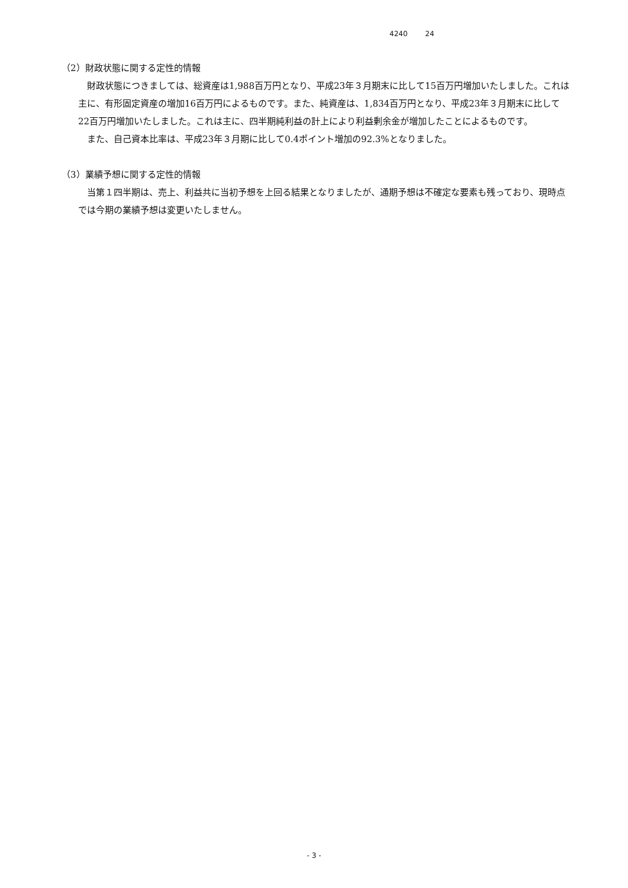4240 24
（2）財政状態に関する定性的情報
　財政状態につきましては、総資産は1,988百万円となり、平成23年３月期末に比して15百万円増加いたしました。これは主に、有形固定資産の増加16百万円によるものです。また、純資産は、1,834百万円となり、平成23年３月期末に比して22百万円増加いたしました。これは主に、四半期純利益の計上により利益剰余金が増加したことによるものです。
　また、自己資本比率は、平成23年３月期に比して0.4ポイント増加の92.3%となりました。
（3）業績予想に関する定性的情報
　当第１四半期は、売上、利益共に当初予想を上回る結果となりましたが、通期予想は不確定な要素も残っており、現時点では今期の業績予想は変更いたしません。
- 3 -